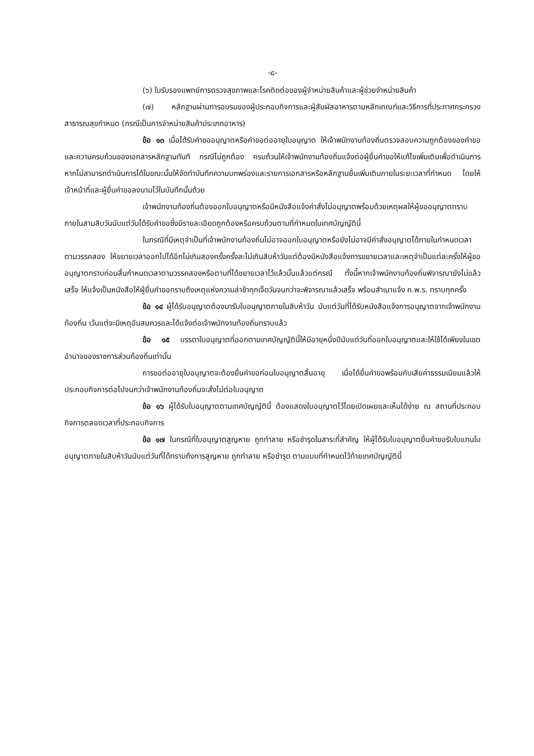-๘-
(๖) ใบรับรองแพทย์การตรวจสุขภาพและโรคติดต่อของผู้จำหน่ายสินค้าและผู้ช่วยจำหน่ายสินค้า
(๗) หลักฐานผ่านการอบรมของผู้ประกอบกิจการและผู้สัมผัสอาหารตามหลักเกณฑ์และวิธีการที่ประกาศกระทรวงสาธารณสุขกำหนด (กรณีเป็นการจำหน่ายสินค้าประเภทอาหาร)
ข้อ ๑๓ เมื่อได้รับคำขออนุญาตหรือคำขอต่ออายุใบอนุญาต ให้เจ้าพนักงานท้องถิ่นตรวจสอบความถูกต้องของคำขอและความครบถ้วนของเอกสารหลักฐานทันที กรณีไม่ถูกต้อง ครบถ้วนให้เจ้าพนักงานท้องถิ่นแจ้งต่อผู้ยื่นคำขอให้แก้ไขเพิ่มเติมเพื่อดำเนินการ หากไม่สามารถดำเนินการได้ในขณะนั้นให้จัดทำบันทึกความบกพร่องและรายการเอกสารหรือหลักฐานยื่นเพิ่มเติมภายในระยะเวลาที่กำหนด โดยให้เจ้าหน้าที่และผู้ยื่นคำขอลงนามไว้ในบันทึกนั้นด้วย
เจ้าพนักงานท้องถิ่นต้องออกใบอนุญาตหรือมีหนังสือแจ้งคำสั่งไม่อนุญาตพร้อมด้วยเหตุผลให้ผู้ขออนุญาตทราบภายในสามสิบวันนับแต่วันได้รับคำขอซึ่งมีรายละเอียดถูกต้องหรือครบถ้วนตามที่กำหนดในเทศบัญญัตินี้
ในกรณีที่มีเหตุจำเป็นที่เจ้าพนักงานท้องถิ่นไม่อาจออกใบอนุญาตหรือยังไม่อาจมีคำสั่งอนุญาตได้ภายในกำหนดเวลาตามวรรคสอง ให้ขยายเวลาออกไปได้อีกไม่เกินสองครั้งครั้งละไม่เกินสิบห้าวันแต่ต้องมีหนังสือแจ้งการขยายเวลาและเหตุจำเป็นแต่ละครั้งให้ผู้ขออนุญาตทราบก่อนสิ้นกำหนดเวลาตามวรรคสองหรือตามที่ได้ขยายเวลาไว้แล้วนั้นแล้วแต่กรณี ทั้งนี้หากเจ้าพนักงานท้องถิ่นพิจารณายังไม่แล้วเสร็จ ให้แจ้งเป็นหนังสือให้ผู้ยื่นคำขอทราบถึงเหตุแห่งความล่าช้าทุกเจ็ดวันจนกว่าจะพิจารณาแล้วเสร็จ พร้อมสำเนาแจ้ง ก.พ.ร. ทราบทุกครั้ง
ข้อ ๑๔ ผู้ได้รับอนุญาตต้องมารับใบอนุญาตภายในสิบห้าวัน นับแต่วันที่ได้รับหนังสือแจ้งการอนุญาตจากเจ้าพนักงานท้องถิ่น เว้นแต่จะมีเหตุอันสมควรและได้แจ้งต่อเจ้าพนักงานท้องถิ่นทราบแล้ว
ข้อ ๑๕ บรรดาใบอนุญาตที่ออกตามเทศบัญญัตินี้ให้มีอายุหนึ่งปีนับแต่วันที่ออกใบอนุญาตและให้ใช้ได้เพียงในเขตอำนาจของราชการส่วนท้องถิ่นเท่านั้น
การขอต่ออายุใบอนุญาตจะต้องยื่นคำขอก่อนใบอนุญาตสิ้นอายุ เมื่อได้ยื่นคำขอพร้อมกับเสียค่าธรรมเนียมแล้วให้ประกอบกิจการต่อไปจนกว่าเจ้าพนักงานท้องถิ่นจะสั่งไม่ต่อใบอนุญาต
ข้อ ๑๖ ผู้ได้รับใบอนุญาตตามเทศบัญญัตินี้ ต้องแสดงใบอนุญาตไว้โดยเปิดเผยและเห็นได้ง่าย ณ สถานที่ประกอบกิจการตลอดเวลาที่ประกอบกิจการ
ข้อ ๑๗ ในกรณีที่ใบอนุญาตสูญหาย ถูกทำลาย หรือชำรุดในสาระที่สำคัญ ให้ผู้ได้รับใบอนุญาตยื่นคำขอรับใบแทนใบอนุญาตภายในสิบห้าวันนับแต่วันที่ได้ทราบถึงการสูญหาย ถูกทำลาย หรือชำรุด ตามแบบที่กำหนดไว้ท้ายเทศบัญญัตินี้